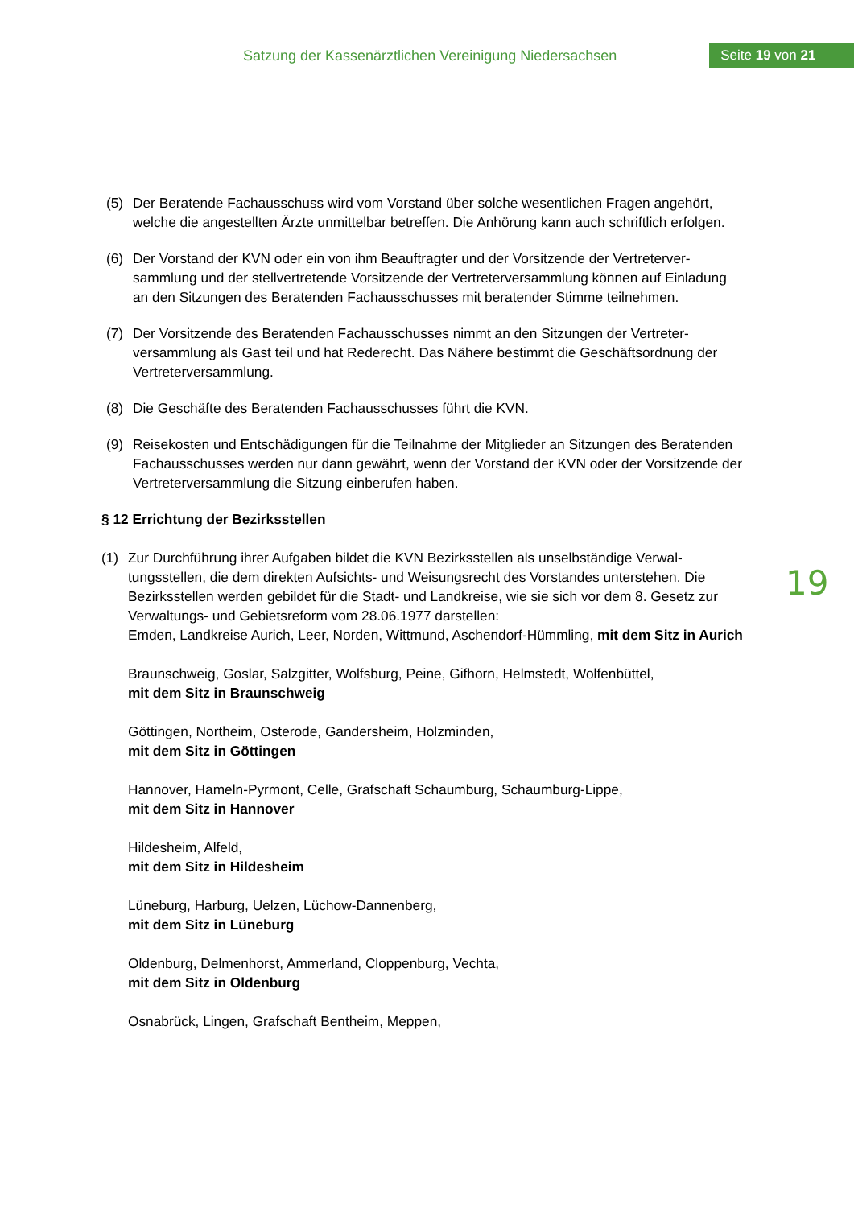Satzung der Kassenärztlichen Vereinigung Niedersachsen
Seite 19 von 21
19
(5) Der Beratende Fachausschuss wird vom Vorstand über solche wesentlichen Fragen ange­hört, welche die angestellten Ärzte unmittelbar betreffen. Die Anhörung kann auch schriftlich erfolgen.
(6) Der Vorstand der KVN oder ein von ihm Beauftragter und der Vorsitzende der Vertreterver­sammlung und der stellvertretende Vorsitzende der Vertreterversammlung können auf Einla­dung an den Sitzungen des Beratenden Fachausschusses mit beratender Stimme teilneh­men.
(7) Der Vorsitzende des Beratenden Fachausschusses nimmt an den Sitzungen der Vertreter­versammlung als Gast teil und hat Rederecht. Das Nähere bestimmt die Geschäftsordnung der Vertreterversammlung.
(8) Die Geschäfte des Beratenden Fachausschusses führt die KVN.
(9) Reisekosten und Entschädigungen für die Teilnahme der Mitglieder an Sitzungen des Bera­tenden Fachausschusses werden nur dann gewährt, wenn der Vorstand der KVN oder der Vorsitzende der Vertreterversammlung die Sitzung einberufen haben.
§ 12 Errichtung der Bezirksstellen
(1) Zur Durchführung ihrer Aufgaben bildet die KVN Bezirksstellen als unselbständige Verwal­tungsstellen, die dem direkten Aufsichts- und Weisungsrecht des Vorstandes unterstehen. Die Bezirksstellen werden gebildet für die Stadt- und Landkreise, wie sie sich vor dem 8. Ge­setz zur Verwaltungs- und Gebietsreform vom 28.06.1977 darstellen:
Emden, Landkreise Aurich, Leer, Norden, Wittmund, Aschendorf-Hümmling, mit dem Sitz in Aurich
Braunschweig, Goslar, Salzgitter, Wolfsburg, Peine, Gifhorn, Helmstedt, Wolfenbüttel,
mit dem Sitz in Braunschweig
Göttingen, Northeim, Osterode, Gandersheim, Holzminden,
mit dem Sitz in Göttingen
Hannover, Hameln-Pyrmont, Celle, Grafschaft Schaumburg, Schaumburg-Lippe,
mit dem Sitz in Hannover
Hildesheim, Alfeld,
mit dem Sitz in Hildesheim
Lüneburg, Harburg, Uelzen, Lüchow-Dannenberg,
mit dem Sitz in Lüneburg
Oldenburg, Delmenhorst, Ammerland, Cloppenburg, Vechta,
mit dem Sitz in Oldenburg
Osnabrück, Lingen, Grafschaft Bentheim, Meppen,